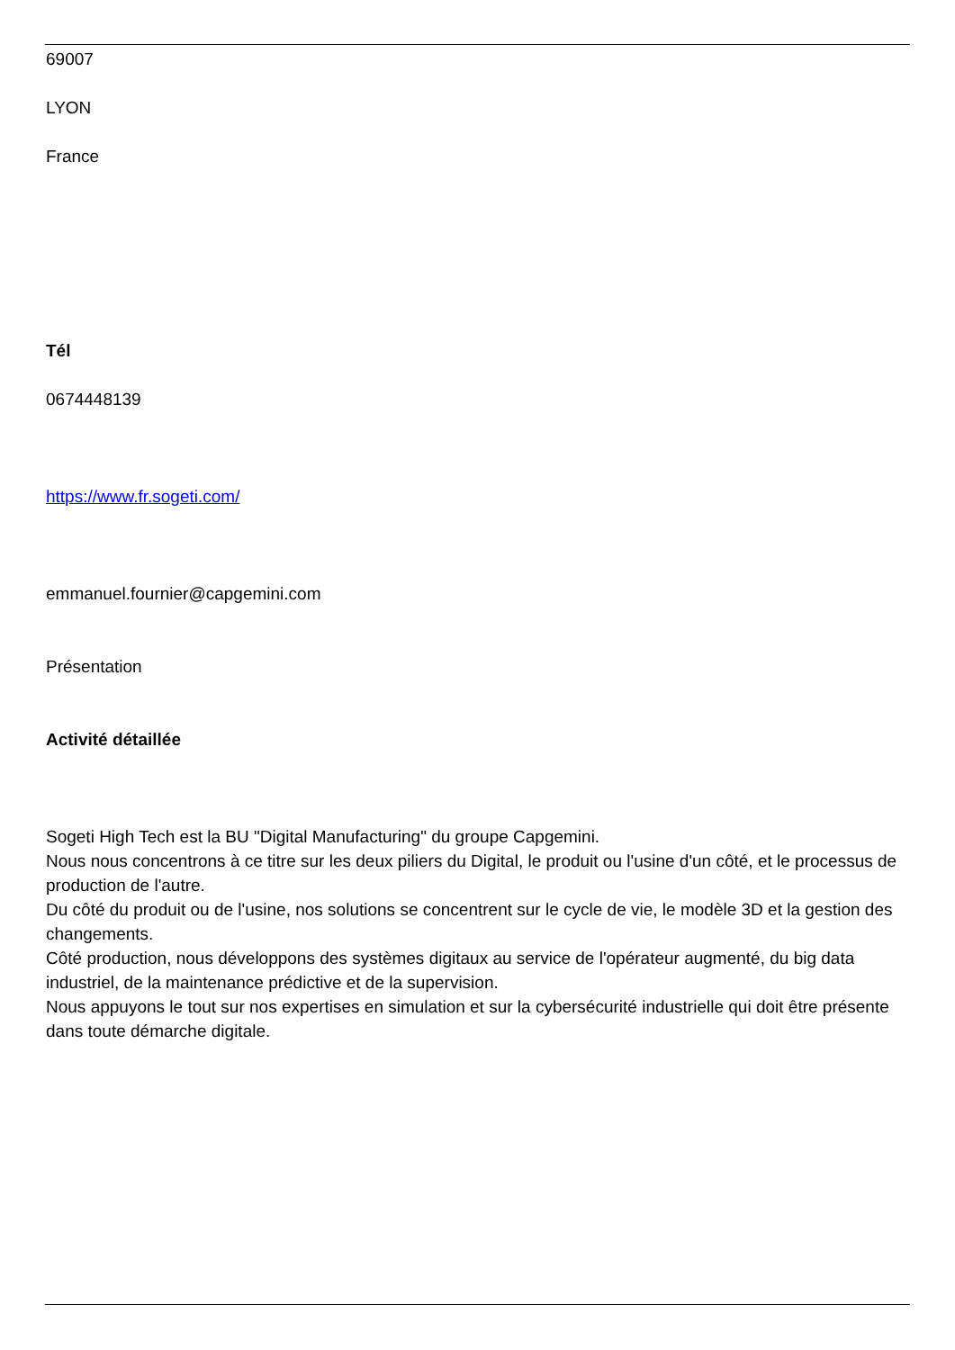69007
LYON
France
Tél
0674448139
https://www.fr.sogeti.com/
emmanuel.fournier@capgemini.com
Présentation
Activité détaillée
Sogeti High Tech est la BU "Digital Manufacturing" du groupe Capgemini.
Nous nous concentrons à ce titre sur les deux piliers du Digital, le produit ou l'usine d'un côté, et le processus de production de l'autre.
Du côté du produit ou de l'usine, nos solutions se concentrent sur le cycle de vie, le modèle 3D et la gestion des changements.
Côté production, nous développons des systèmes digitaux au service de l'opérateur augmenté, du big data industriel, de la maintenance prédictive et de la supervision.
Nous appuyons le tout sur nos expertises en simulation et sur la cybersécurité industrielle qui doit être présente dans toute démarche digitale.